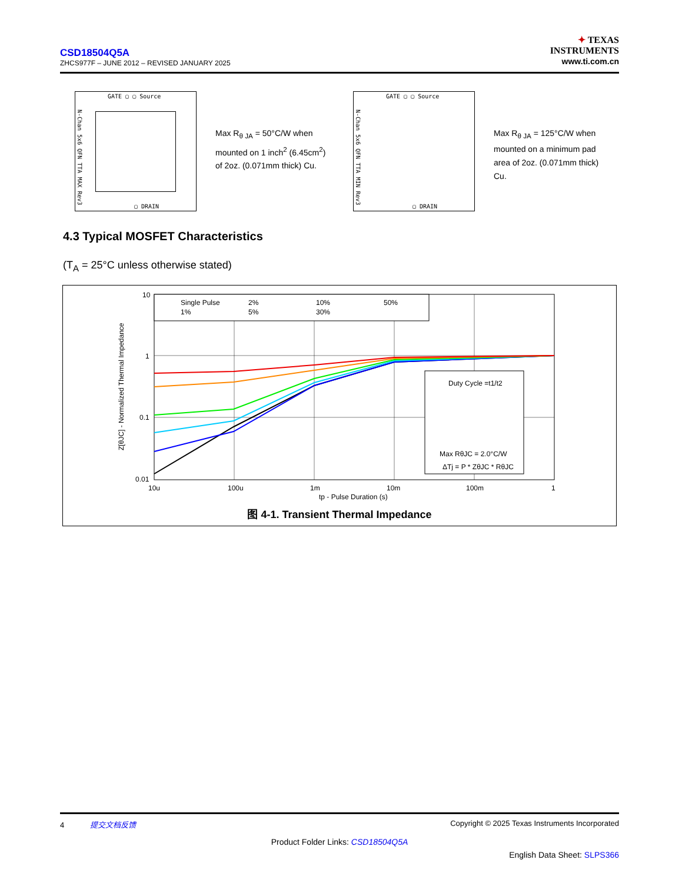CSD18504Q5A
ZHCS977F – JUNE 2012 – REVISED JANUARY 2025
✦ TEXAS
INSTRUMENTS
www.ti.com.cn
GATE ▢ ▢ Source
▢ DRAIN
N-Chan 5x6 QFN TTA MAX Rev3
Max R<sub>θ JA</sub> = 50°C/W when mounted on 1 inch<sup>2</sup> (6.45cm<sup>2</sup>) of 2oz. (0.071mm thick) Cu.
GATE ▢ ▢ Source
▢ DRAIN
N-Chan 5x6 QFN TTA MIN Rev3
Max R<sub>θ JA</sub> = 125°C/W when mounted on a minimum pad area of 2oz. (0.071mm thick) Cu.
4.3 Typical MOSFET Characteristics
(T<sub>A</sub> = 25°C unless otherwise stated)
Single Pulse
1%
2%
5%
10%
30%
50%
Duty Cycle =t1/t2
Max RθJC = 2.0°C/W
ΔTj = P * ZθJC * RθJC
10
1
0.1
0.01
10u
100u
1m
10m
100m
1
tp - Pulse Duration (s)
Z[θJC] - Normalized Thermal Impedance
图 4-1. Transient Thermal Impedance
4 提交文档反馈 Copyright © 2025 Texas Instruments Incorporated
Product Folder Links: CSD18504Q5A
English Data Sheet: SLPS366